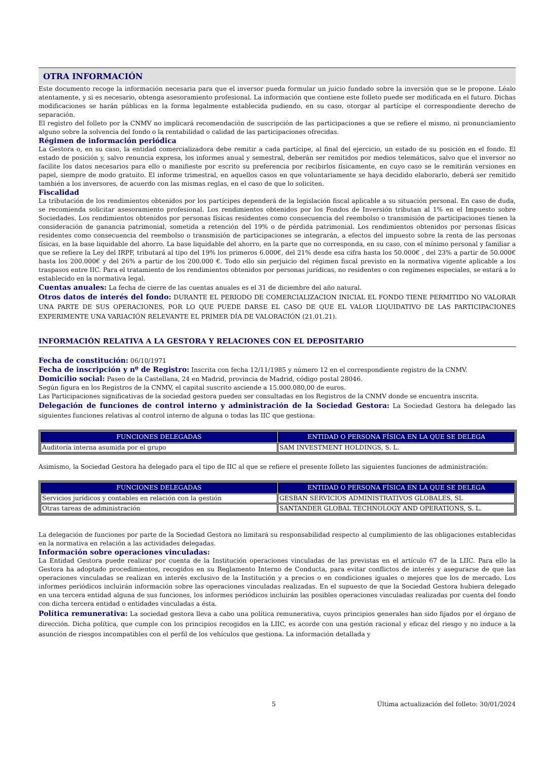OTRA INFORMACIÓN
Este documento recoge la información necesaria para que el inversor pueda formular un juicio fundado sobre la inversión que se le propone. Léalo atentamente, y si es necesario, obtenga asesoramiento profesional. La información que contiene este folleto puede ser modificada en el futuro. Dichas modificaciones se harán públicas en la forma legalmente establecida pudiendo, en su caso, otorgar al partícipe el correspondiente derecho de separación.
El registro del folleto por la CNMV no implicará recomendación de suscripción de las participaciones a que se refiere el mismo, ni pronunciamiento alguno sobre la solvencia del fondo o la rentabilidad o calidad de las participaciones ofrecidas.
Régimen de información periódica
La Gestora o, en su caso, la entidad comercializadora debe remitir a cada partícipe, al final del ejercicio, un estado de su posición en el fondo. El estado de posición y, salvo renuncia expresa, los informes anual y semestral, deberán ser remitidos por medios telemáticos, salvo que el inversor no facilite los datos necesarios para ello o manifieste por escrito su preferencia por recibirlos físicamente, en cuyo caso se le remitirán versiones en papel, siempre de modo gratuito. El informe trimestral, en aquellos casos en que voluntariamente se haya decidido elaborarlo, deberá ser remitido también a los inversores, de acuerdo con las mismas reglas, en el caso de que lo soliciten.
Fiscalidad
La tributación de los rendimientos obtenidos por los partícipes dependerá de la legislación fiscal aplicable a su situación personal. En caso de duda, se recomienda solicitar asesoramiento profesional. Los rendimientos obtenidos por los Fondos de Inversión tributan al 1% en el Impuesto sobre Sociedades. Los rendimientos obtenidos por personas físicas residentes como consecuencia del reembolso o transmisión de participaciones tienen la consideración de ganancia patrimonial, sometida a retención del 19% o de pérdida patrimonial. Los rendimientos obtenidos por personas físicas residentes como consecuencia del reembolso o transmisión de participaciones se integrarán, a efectos del impuesto sobre la renta de las personas físicas, en la base liquidable del ahorro. La base liquidable del ahorro, en la parte que no corresponda, en su caso, con el mínimo personal y familiar a que se refiere la Ley del IRPF, tributará al tipo del 19% los primeros 6.000€, del 21% desde esa cifra hasta los 50.000€ , del 23% a partir de 50.000€ hasta los 200.000€ y del 26% a partir de los 200.000 €. Todo ello sin perjuicio del régimen fiscal previsto en la normativa vigente aplicable a los traspasos entre IIC. Para el tratamiento de los rendimientos obtenidos por personas jurídicas, no residentes o con regímenes especiales, se estará a lo establecido en la normativa legal.
Cuentas anuales: La fecha de cierre de las cuentas anuales es el 31 de diciembre del año natural.
Otros datos de interés del fondo: DURANTE EL PERIODO DE COMERCIALIZACION INICIAL EL FONDO TIENE PERMITIDO NO VALORAR UNA PARTE DE SUS OPERACIONES, POR LO QUE PUEDE DARSE EL CASO DE QUE EL VALOR LIQUIDATIVO DE LAS PARTICIPACIONES EXPERIMENTE UNA VARIACIÓN RELEVANTE EL PRIMER DÍA DE VALORACIÓN (21.01.21).
INFORMACIÓN RELATIVA A LA GESTORA Y RELACIONES CON EL DEPOSITARIO
Fecha de constitución: 06/10/1971
Fecha de inscripción y nº de Registro: Inscrita con fecha 12/11/1985 y número 12 en el correspondiente registro de la CNMV.
Domicilio social: Paseo de la Castellana, 24 en Madrid, provincia de Madrid, código postal 28046.
Según figura en los Registros de la CNMV, el capital suscrito asciende a 15.000.080,00 de euros.
Las Participaciones significativas de la sociedad gestora pueden ser consultadas en los Registros de la CNMV donde se encuentra inscrita.
Delegación de funciones de control interno y administración de la Sociedad Gestora: La Sociedad Gestora ha delegado las siguientes funciones relativas al control interno de alguna o todas las IIC que gestiona:
| FUNCIONES DELEGADAS | ENTIDAD O PERSONA FÍSICA EN LA QUE SE DELEGA |
| --- | --- |
| Auditoría interna asumida por el grupo | SAM INVESTMENT HOLDINGS, S. L. |
Asimismo, la Sociedad Gestora ha delegado para el tipo de IIC al que se refiere el presente folleto las siguientes funciones de administración:
| FUNCIONES DELEGADAS | ENTIDAD O PERSONA FÍSICA EN LA QUE SE DELEGA |
| --- | --- |
| Servicios jurídicos y contables en relación con la gestión | GESBAN SERVICIOS ADMINISTRATIVOS GLOBALES, SL |
| Otras tareas de administración | SANTANDER GLOBAL TECHNOLOGY AND OPERATIONS, S. L. |
La delegación de funciones por parte de la Sociedad Gestora no limitará su responsabilidad respecto al cumplimiento de las obligaciones establecidas en la normativa en relación a las actividades delegadas.
Información sobre operaciones vinculadas:
La Entidad Gestora puede realizar por cuenta de la Institución operaciones vinculadas de las previstas en el artículo 67 de la LIIC. Para ello la Gestora ha adoptado procedimientos, recogidos en su Reglamento Interno de Conducta, para evitar conflictos de interés y asegurarse de que las operaciones vinculadas se realizan en interés exclusivo de la Institución y a precios o en condiciones iguales o mejores que los de mercado. Los informes periódicos incluirán información sobre las operaciones vinculadas realizadas. En el supuesto de que la Sociedad Gestora hubiera delegado en una tercera entidad alguna de sus funciones, los informes periódicos incluirán las posibles operaciones vinculadas realizadas por cuenta del fondo con dicha tercera entidad o entidades vinculadas a ésta.
Política remunerativa: La sociedad gestora lleva a cabo una política remunerativa, cuyos principios generales han sido fijados por el órgano de dirección. Dicha política, que cumple con los principios recogidos en la LIIC, es acorde con una gestión racional y eficaz del riesgo y no induce a la asunción de riesgos incompatibles con el perfil de los vehículos que gestiona. La información detallada y
5 Última actualización del folleto: 30/01/2024